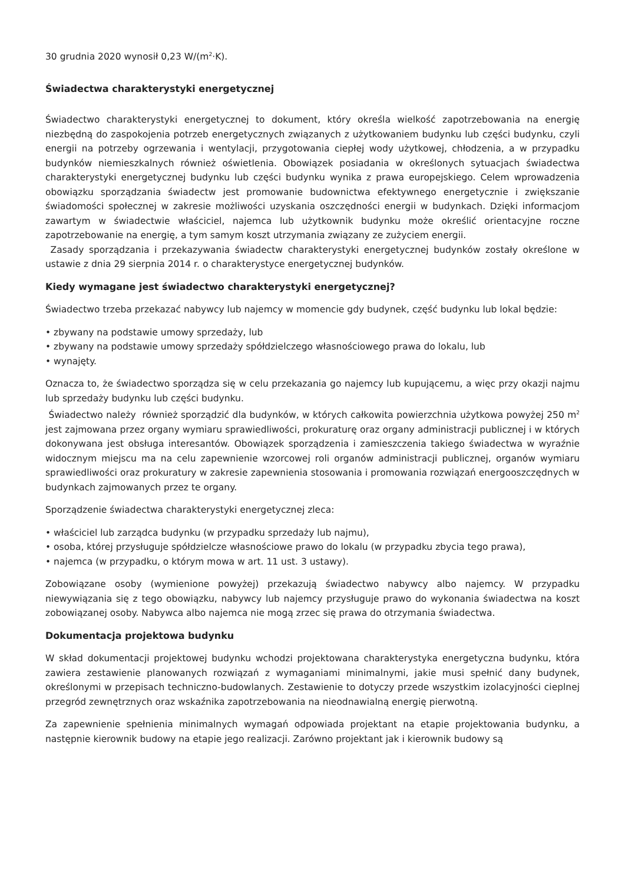30 grudnia 2020 wynosił 0,23 W/(m<sup>2</sup>·K).
Świadectwa charakterystyki energetycznej
Świadectwo charakterystyki energetycznej to dokument, który określa wielkość zapotrzebowania na energię niezbędną do zaspokojenia potrzeb energetycznych związanych z użytkowaniem budynku lub części budynku, czyli energii na potrzeby ogrzewania i wentylacji, przygotowania ciepłej wody użytkowej, chłodzenia, a w przypadku budynków niemieszkalnych również oświetlenia. Obowiązek posiadania w określonych sytuacjach świadectwa charakterystyki energetycznej budynku lub części budynku wynika z prawa europejskiego. Celem wprowadzenia obowiązku sporządzania świadectw jest promowanie budownictwa efektywnego energetycznie i zwiększanie świadomości społecznej w zakresie możliwości uzyskania oszczędności energii w budynkach. Dzięki informacjom zawartym w świadectwie właściciel, najemca lub użytkownik budynku może określić orientacyjne roczne zapotrzebowanie na energię, a tym samym koszt utrzymania związany ze zużyciem energii.
Zasady sporządzania i przekazywania świadectw charakterystyki energetycznej budynków zostały określone w ustawie z dnia 29 sierpnia 2014 r. o charakterystyce energetycznej budynków.
Kiedy wymagane jest świadectwo charakterystyki energetycznej?
Świadectwo trzeba przekazać nabywcy lub najemcy w momencie gdy budynek, część budynku lub lokal będzie:
• zbywany na podstawie umowy sprzedaży, lub
• zbywany na podstawie umowy sprzedaży spółdzielczego własnościowego prawa do lokalu, lub
• wynajęty.
Oznacza to, że świadectwo sporządza się w celu przekazania go najemcy lub kupującemu, a więc przy okazji najmu lub sprzedaży budynku lub części budynku.
Świadectwo należy również sporządzić dla budynków, w których całkowita powierzchnia użytkowa powyżej 250 m<sup>2</sup> jest zajmowana przez organy wymiaru sprawiedliwości, prokuraturę oraz organy administracji publicznej i w których dokonywana jest obsługa interesantów. Obowiązek sporządzenia i zamieszczenia takiego świadectwa w wyraźnie widocznym miejscu ma na celu zapewnienie wzorcowej roli organów administracji publicznej, organów wymiaru sprawiedliwości oraz prokuratury w zakresie zapewnienia stosowania i promowania rozwiązań energooszczędnych w budynkach zajmowanych przez te organy.
Sporządzenie świadectwa charakterystyki energetycznej zleca:
• właściciel lub zarządca budynku (w przypadku sprzedaży lub najmu),
• osoba, której przysługuje spółdzielcze własnościowe prawo do lokalu (w przypadku zbycia tego prawa),
• najemca (w przypadku, o którym mowa w art. 11 ust. 3 ustawy).
Zobowiązane osoby (wymienione powyżej) przekazują świadectwo nabywcy albo najemcy. W przypadku niewywiązania się z tego obowiązku, nabywcy lub najemcy przysługuje prawo do wykonania świadectwa na koszt zobowiązanej osoby. Nabywca albo najemca nie mogą zrzec się prawa do otrzymania świadectwa.
Dokumentacja projektowa budynku
W skład dokumentacji projektowej budynku wchodzi projektowana charakterystyka energetyczna budynku, która zawiera zestawienie planowanych rozwiązań z wymaganiami minimalnymi, jakie musi spełnić dany budynek, określonymi w przepisach techniczno-budowlanych. Zestawienie to dotyczy przede wszystkim izolacyjności cieplnej przegród zewnętrznych oraz wskaźnika zapotrzebowania na nieodnawialną energię pierwotną.
Za zapewnienie spełnienia minimalnych wymagań odpowiada projektant na etapie projektowania budynku, a następnie kierownik budowy na etapie jego realizacji. Zarówno projektant jak i kierownik budowy są